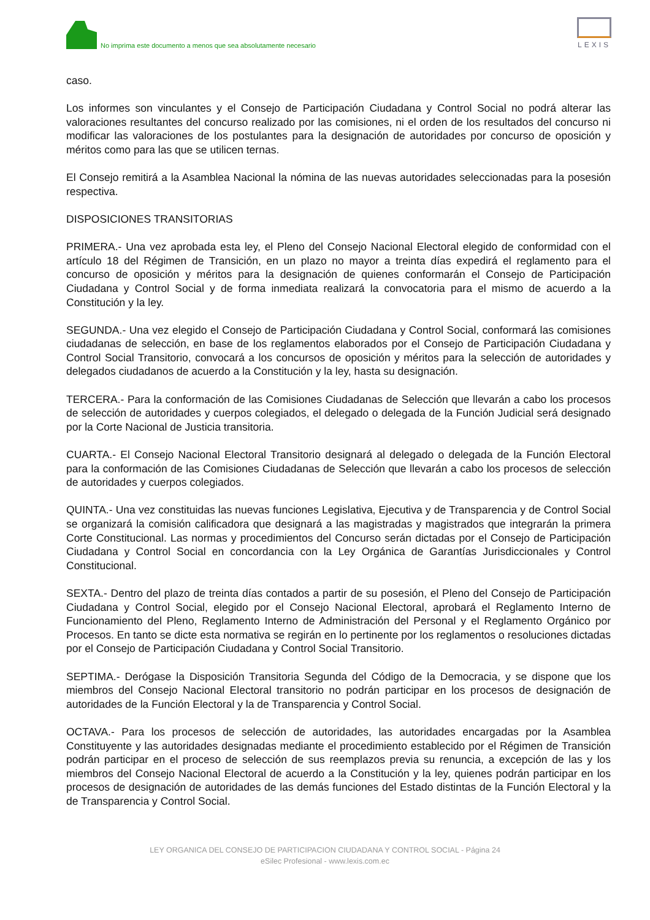No imprima este documento a menos que sea absolutamente necesario
LEXIS
caso.
Los informes son vinculantes y el Consejo de Participación Ciudadana y Control Social no podrá alterar las valoraciones resultantes del concurso realizado por las comisiones, ni el orden de los resultados del concurso ni modificar las valoraciones de los postulantes para la designación de autoridades por concurso de oposición y méritos como para las que se utilicen ternas.
El Consejo remitirá a la Asamblea Nacional la nómina de las nuevas autoridades seleccionadas para la posesión respectiva.
DISPOSICIONES TRANSITORIAS
PRIMERA.- Una vez aprobada esta ley, el Pleno del Consejo Nacional Electoral elegido de conformidad con el artículo 18 del Régimen de Transición, en un plazo no mayor a treinta días expedirá el reglamento para el concurso de oposición y méritos para la designación de quienes conformarán el Consejo de Participación Ciudadana y Control Social y de forma inmediata realizará la convocatoria para el mismo de acuerdo a la Constitución y la ley.
SEGUNDA.- Una vez elegido el Consejo de Participación Ciudadana y Control Social, conformará las comisiones ciudadanas de selección, en base de los reglamentos elaborados por el Consejo de Participación Ciudadana y Control Social Transitorio, convocará a los concursos de oposición y méritos para la selección de autoridades y delegados ciudadanos de acuerdo a la Constitución y la ley, hasta su designación.
TERCERA.- Para la conformación de las Comisiones Ciudadanas de Selección que llevarán a cabo los procesos de selección de autoridades y cuerpos colegiados, el delegado o delegada de la Función Judicial será designado por la Corte Nacional de Justicia transitoria.
CUARTA.- El Consejo Nacional Electoral Transitorio designará al delegado o delegada de la Función Electoral para la conformación de las Comisiones Ciudadanas de Selección que llevarán a cabo los procesos de selección de autoridades y cuerpos colegiados.
QUINTA.- Una vez constituidas las nuevas funciones Legislativa, Ejecutiva y de Transparencia y de Control Social se organizará la comisión calificadora que designará a las magistradas y magistrados que integrarán la primera Corte Constitucional. Las normas y procedimientos del Concurso serán dictadas por el Consejo de Participación Ciudadana y Control Social en concordancia con la Ley Orgánica de Garantías Jurisdiccionales y Control Constitucional.
SEXTA.- Dentro del plazo de treinta días contados a partir de su posesión, el Pleno del Consejo de Participación Ciudadana y Control Social, elegido por el Consejo Nacional Electoral, aprobará el Reglamento Interno de Funcionamiento del Pleno, Reglamento Interno de Administración del Personal y el Reglamento Orgánico por Procesos. En tanto se dicte esta normativa se regirán en lo pertinente por los reglamentos o resoluciones dictadas por el Consejo de Participación Ciudadana y Control Social Transitorio.
SEPTIMA.- Derógase la Disposición Transitoria Segunda del Código de la Democracia, y se dispone que los miembros del Consejo Nacional Electoral transitorio no podrán participar en los procesos de designación de autoridades de la Función Electoral y la de Transparencia y Control Social.
OCTAVA.- Para los procesos de selección de autoridades, las autoridades encargadas por la Asamblea Constituyente y las autoridades designadas mediante el procedimiento establecido por el Régimen de Transición podrán participar en el proceso de selección de sus reemplazos previa su renuncia, a excepción de las y los miembros del Consejo Nacional Electoral de acuerdo a la Constitución y la ley, quienes podrán participar en los procesos de designación de autoridades de las demás funciones del Estado distintas de la Función Electoral y la de Transparencia y Control Social.
LEY ORGANICA DEL CONSEJO DE PARTICIPACION CIUDADANA Y CONTROL SOCIAL - Página 24
eSilec Profesional - www.lexis.com.ec